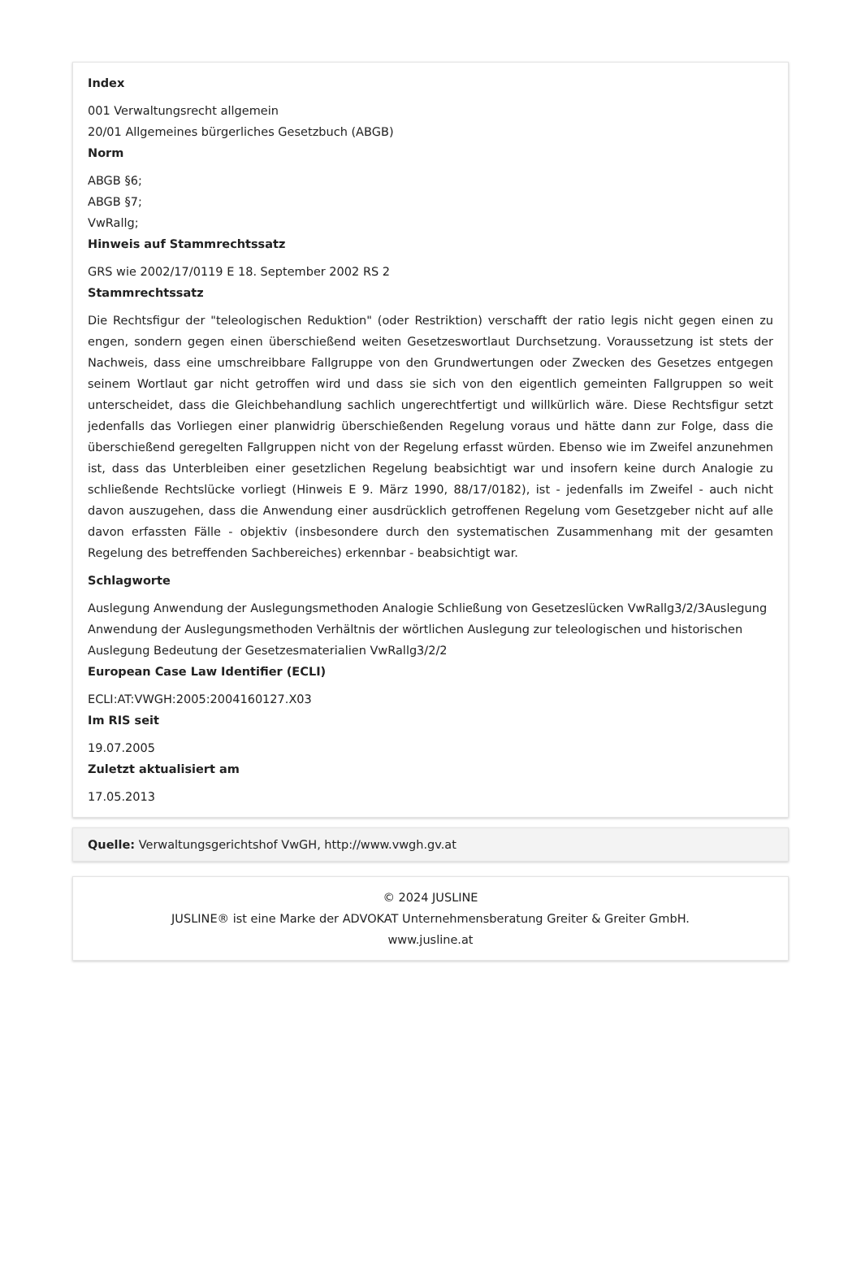Index
001 Verwaltungsrecht allgemein
20/01 Allgemeines bürgerliches Gesetzbuch (ABGB)
Norm
ABGB §6;
ABGB §7;
VwRallg;
Hinweis auf Stammrechtssatz
GRS wie 2002/17/0119 E 18. September 2002 RS 2
Stammrechtssatz
Die Rechtsfigur der "teleologischen Reduktion" (oder Restriktion) verschafft der ratio legis nicht gegen einen zu engen, sondern gegen einen überschießend weiten Gesetzeswortlaut Durchsetzung. Voraussetzung ist stets der Nachweis, dass eine umschreibbare Fallgruppe von den Grundwertungen oder Zwecken des Gesetzes entgegen seinem Wortlaut gar nicht getroffen wird und dass sie sich von den eigentlich gemeinten Fallgruppen so weit unterscheidet, dass die Gleichbehandlung sachlich ungerechtfertigt und willkürlich wäre. Diese Rechtsfigur setzt jedenfalls das Vorliegen einer planwidrig überschießenden Regelung voraus und hätte dann zur Folge, dass die überschießend geregelten Fallgruppen nicht von der Regelung erfasst würden. Ebenso wie im Zweifel anzunehmen ist, dass das Unterbleiben einer gesetzlichen Regelung beabsichtigt war und insofern keine durch Analogie zu schließende Rechtslücke vorliegt (Hinweis E 9. März 1990, 88/17/0182), ist - jedenfalls im Zweifel - auch nicht davon auszugehen, dass die Anwendung einer ausdrücklich getroffenen Regelung vom Gesetzgeber nicht auf alle davon erfassten Fälle - objektiv (insbesondere durch den systematischen Zusammenhang mit der gesamten Regelung des betreffenden Sachbereiches) erkennbar - beabsichtigt war.
Schlagworte
Auslegung Anwendung der Auslegungsmethoden Analogie Schließung von Gesetzeslücken VwRallg3/2/3Auslegung Anwendung der Auslegungsmethoden Verhältnis der wörtlichen Auslegung zur teleologischen und historischen Auslegung Bedeutung der Gesetzesmaterialien VwRallg3/2/2
European Case Law Identifier (ECLI)
ECLI:AT:VWGH:2005:2004160127.X03
Im RIS seit
19.07.2005
Zuletzt aktualisiert am
17.05.2013
Quelle: Verwaltungsgerichtshof VwGH, http://www.vwgh.gv.at
© 2024 JUSLINE
JUSLINE® ist eine Marke der ADVOKAT Unternehmensberatung Greiter & Greiter GmbH.
www.jusline.at